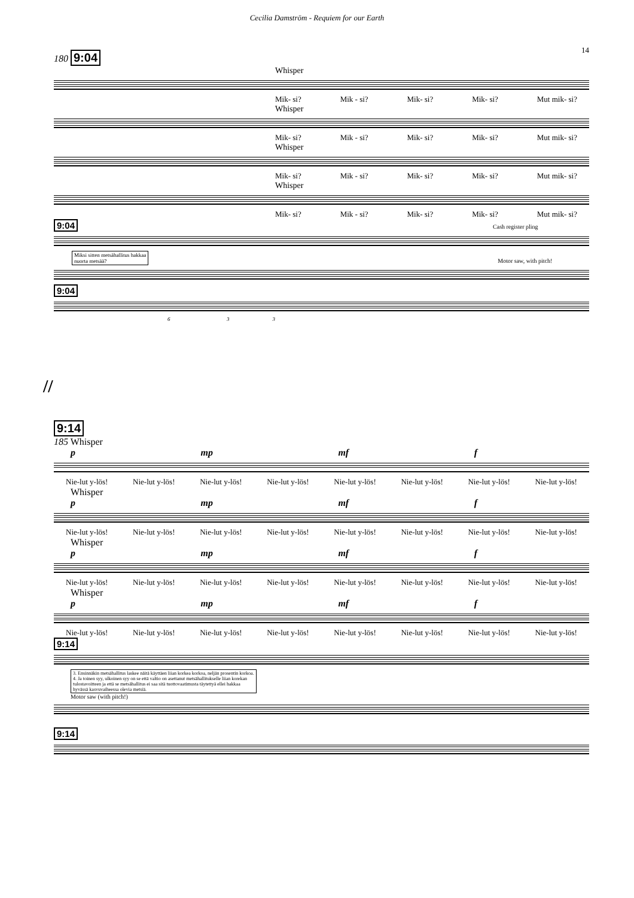Cecilia Damström - Requiem for our Earth
14
180 9:04
Whisper
Mik- si? Mik - si? Mik- si? Mik- si? Mut mik- si?
Whisper
Mik- si? Mik - si? Mik- si? Mik- si? Mut mik- si?
Whisper
Mik- si? Mik - si? Mik- si? Mik- si? Mut mik- si?
Whisper
Mik- si? Mik - si? Mik- si? Mik- si? Mut mik- si?
9:04 Cash register pling
Miksi sitten metsähallitus hakkaa
nuorta metsää? Motor saw, with pitch!
9:04
6 3 3
//
9:14
185 Whisper
p mp mf f
Nie-lut y-lös! Nie-lut y-lös! Nie-lut y-lös! Nie-lut y-lös! Nie-lut y-lös! Nie-lut y-lös! Nie-lut y-lös! Nie-lut y-lös!
Whisper
p mp mf f
Nie-lut y-lös! Nie-lut y-lös! Nie-lut y-lös! Nie-lut y-lös! Nie-lut y-lös! Nie-lut y-lös! Nie-lut y-lös! Nie-lut y-lös!
Whisper
p mp mf f
Nie-lut y-lös! Nie-lut y-lös! Nie-lut y-lös! Nie-lut y-lös! Nie-lut y-lös! Nie-lut y-lös! Nie-lut y-lös! Nie-lut y-lös!
Whisper
p mp mf f
Nie-lut y-lös! Nie-lut y-lös! Nie-lut y-lös! Nie-lut y-lös! Nie-lut y-lös! Nie-lut y-lös! Nie-lut y-lös! Nie-lut y-lös!
9:14
3. Ensinnäkin metsähallitus laskee näitä käyttäen liian korkea korkoa, neljän prosentin korkoa.
4. Ja toinen syy, ulkoinen syy on se että valtio on asettanut metsähallitukselle liian korekan
tulostavoitteen ja että se metsähallitus ei saa sitä tuottovaatimusta täytettyä ellei hakkaa
hyvässä kasvuvaiheessa olevia metsiä.
Motor saw (with pitch!)
9:14